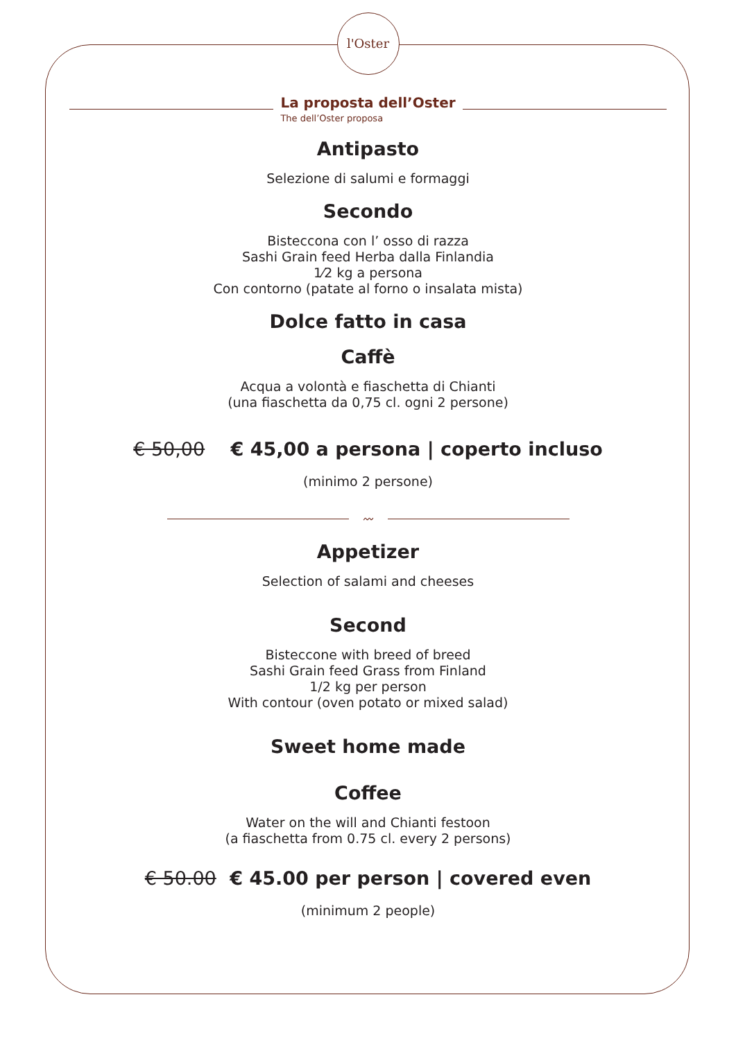l'Oster
La proposta dell’Oster
The dell’Oster proposa
Antipasto
Selezione di salumi e formaggi
Secondo
Bisteccona con l’ osso di razza
Sashi Grain feed Herba dalla Finlandia
1⁄2 kg a persona
Con contorno (patate al forno o insalata mista)
Dolce fatto in casa
Caffè
Acqua a volontà e fiaschetta di Chianti
(una fiaschetta da 0,75 cl. ogni 2 persone)
€ 50,00 € 45,00 a persona | coperto incluso
(minimo 2 persone)
〰
Appetizer
Selection of salami and cheeses
Second
Bisteccone with breed of breed
Sashi Grain feed Grass from Finland
1/2 kg per person
With contour (oven potato or mixed salad)
Sweet home made
Coffee
Water on the will and Chianti festoon
(a fiaschetta from 0.75 cl. every 2 persons)
€ 50.00 € 45.00 per person | covered even
(minimum 2 people)